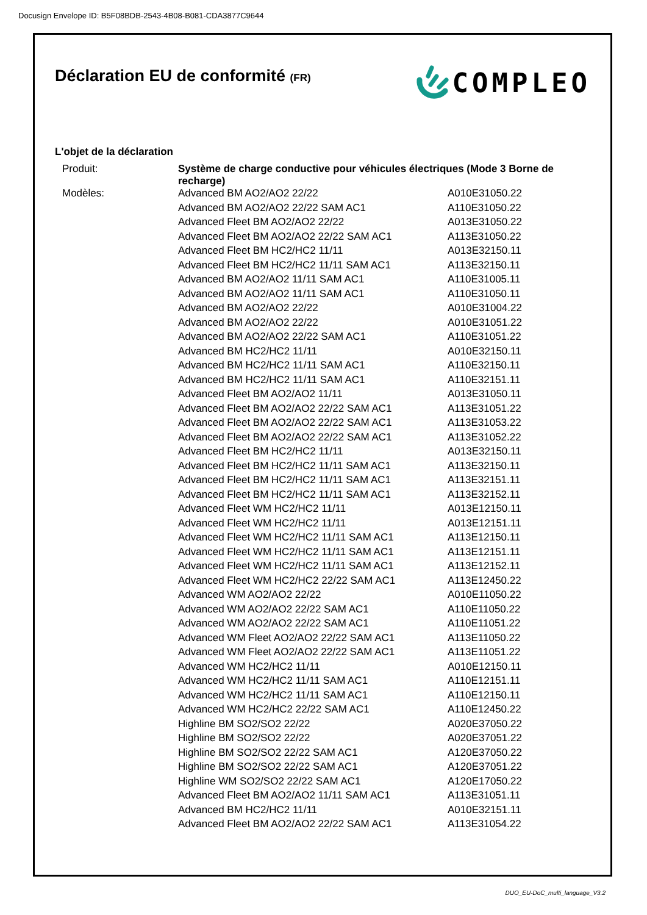Docusign Envelope ID: B5F08BDB-2543-4B08-B081-CDA3877C9644
Déclaration EU de conformité (FR)
COMPLEO
L'objet de la déclaration
| Produit: | Système de charge conductive pour véhicules électriques (Mode 3 Borne de recharge) | |
| Modèles: | Advanced BM AO2/AO2 22/22 | A010E31050.22 |
| | Advanced BM AO2/AO2 22/22 SAM AC1 | A110E31050.22 |
| | Advanced Fleet BM AO2/AO2 22/22 | A013E31050.22 |
| | Advanced Fleet BM AO2/AO2 22/22 SAM AC1 | A113E31050.22 |
| | Advanced Fleet BM HC2/HC2 11/11 | A013E32150.11 |
| | Advanced Fleet BM HC2/HC2 11/11 SAM AC1 | A113E32150.11 |
| | Advanced BM AO2/AO2 11/11 SAM AC1 | A110E31005.11 |
| | Advanced BM AO2/AO2 11/11 SAM AC1 | A110E31050.11 |
| | Advanced BM AO2/AO2 22/22 | A010E31004.22 |
| | Advanced BM AO2/AO2 22/22 | A010E31051.22 |
| | Advanced BM AO2/AO2 22/22 SAM AC1 | A110E31051.22 |
| | Advanced BM HC2/HC2 11/11 | A010E32150.11 |
| | Advanced BM HC2/HC2 11/11 SAM AC1 | A110E32150.11 |
| | Advanced BM HC2/HC2 11/11 SAM AC1 | A110E32151.11 |
| | Advanced Fleet BM AO2/AO2 11/11 | A013E31050.11 |
| | Advanced Fleet BM AO2/AO2 22/22 SAM AC1 | A113E31051.22 |
| | Advanced Fleet BM AO2/AO2 22/22 SAM AC1 | A113E31053.22 |
| | Advanced Fleet BM AO2/AO2 22/22 SAM AC1 | A113E31052.22 |
| | Advanced Fleet BM HC2/HC2 11/11 | A013E32150.11 |
| | Advanced Fleet BM HC2/HC2 11/11 SAM AC1 | A113E32150.11 |
| | Advanced Fleet BM HC2/HC2 11/11 SAM AC1 | A113E32151.11 |
| | Advanced Fleet BM HC2/HC2 11/11 SAM AC1 | A113E32152.11 |
| | Advanced Fleet WM HC2/HC2 11/11 | A013E12150.11 |
| | Advanced Fleet WM HC2/HC2 11/11 | A013E12151.11 |
| | Advanced Fleet WM HC2/HC2 11/11 SAM AC1 | A113E12150.11 |
| | Advanced Fleet WM HC2/HC2 11/11 SAM AC1 | A113E12151.11 |
| | Advanced Fleet WM HC2/HC2 11/11 SAM AC1 | A113E12152.11 |
| | Advanced Fleet WM HC2/HC2 22/22 SAM AC1 | A113E12450.22 |
| | Advanced WM AO2/AO2 22/22 | A010E11050.22 |
| | Advanced WM AO2/AO2 22/22 SAM AC1 | A110E11050.22 |
| | Advanced WM AO2/AO2 22/22 SAM AC1 | A110E11051.22 |
| | Advanced WM Fleet AO2/AO2 22/22 SAM AC1 | A113E11050.22 |
| | Advanced WM Fleet AO2/AO2 22/22 SAM AC1 | A113E11051.22 |
| | Advanced WM HC2/HC2 11/11 | A010E12150.11 |
| | Advanced WM HC2/HC2 11/11 SAM AC1 | A110E12151.11 |
| | Advanced WM HC2/HC2 11/11 SAM AC1 | A110E12150.11 |
| | Advanced WM HC2/HC2 22/22 SAM AC1 | A110E12450.22 |
| | Highline BM SO2/SO2 22/22 | A020E37050.22 |
| | Highline BM SO2/SO2 22/22 | A020E37051.22 |
| | Highline BM SO2/SO2 22/22 SAM AC1 | A120E37050.22 |
| | Highline BM SO2/SO2 22/22 SAM AC1 | A120E37051.22 |
| | Highline WM SO2/SO2 22/22 SAM AC1 | A120E17050.22 |
| | Advanced Fleet BM AO2/AO2 11/11 SAM AC1 | A113E31051.11 |
| | Advanced BM HC2/HC2 11/11 | A010E32151.11 |
| | Advanced Fleet BM AO2/AO2 22/22 SAM AC1 | A113E31054.22 |
DUO_EU-DoC_multi_language_V3.2